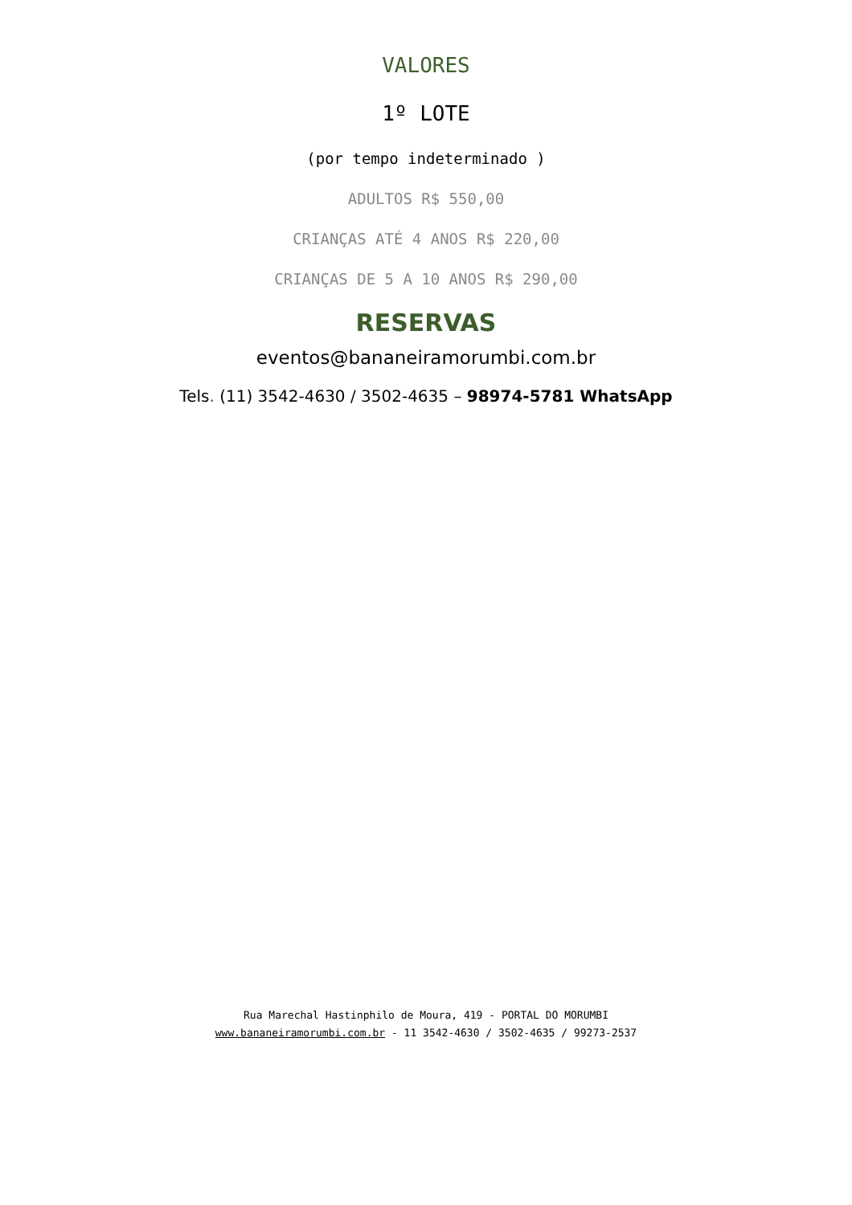VALORES
1º LOTE
(por tempo indeterminado )
ADULTOS R$ 550,00
CRIANÇAS ATÉ 4 ANOS R$ 220,00
CRIANÇAS DE 5 A 10 ANOS R$ 290,00
RESERVAS
eventos@bananeiramorumbi.com.br
Tels. (11) 3542-4630 / 3502-4635 – 98974-5781 WhatsApp
Rua Marechal Hastinphilo de Moura, 419 - PORTAL DO MORUMBI
www.bananeiramorumbi.com.br - 11 3542-4630 / 3502-4635 / 99273-2537